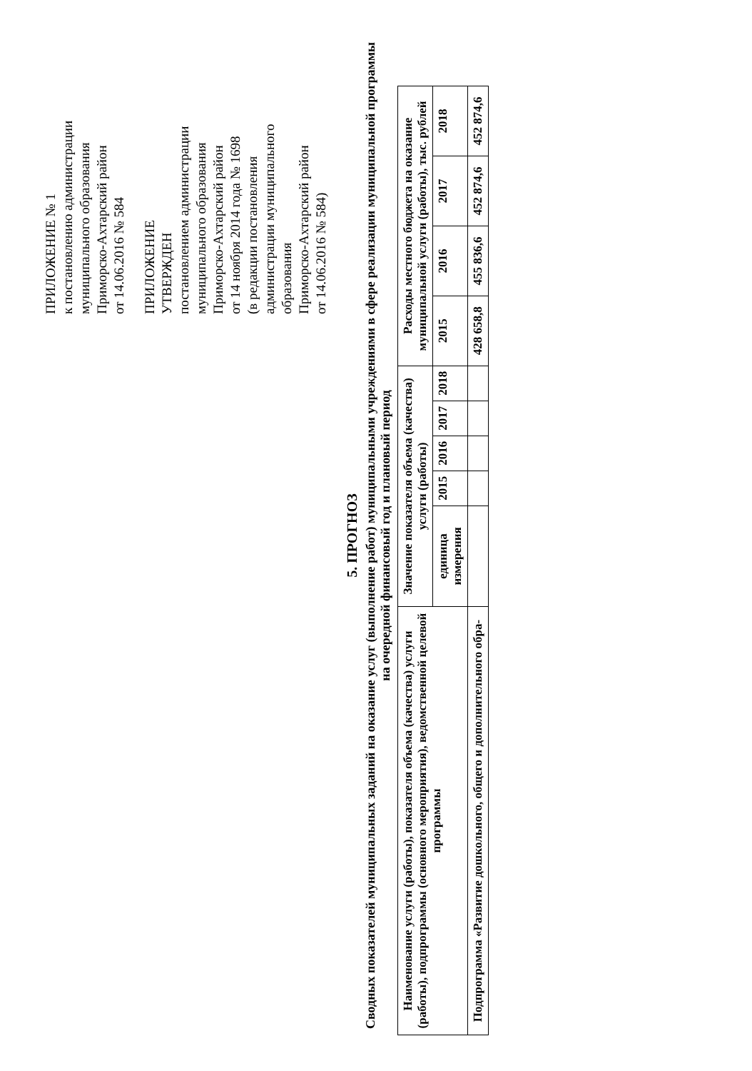ПРИЛОЖЕНИЕ № 1
к постановлению администрации
муниципального образования
Приморско-Ахтарский район
от 14.06.2016 № 584
ПРИЛОЖЕНИЕ
УТВЕРЖДЕН
постановлением администрации
муниципального образования
Приморско-Ахтарский район
от 14 ноября 2014 года № 1698
(в редакции постановления
администрации муниципального
образования
Приморско-Ахтарский район
от 14.06.2016 № 584)
5. ПРОГНОЗ
Сводных показателей муниципальных заданий на оказание услуг (выполнение работ) муниципальными учреждениями в сфере реализации муниципальной программы на очередной финансовый год и плановый период
| Наименование услуги (работы), показателя объема (качества) услуги (работы), подпрограммы (основного мероприятия), ведомственной целевой программы | Значение показателя объема (качества) услуги (работы) | | | | | Расходы местного бюджета на оказание муниципальной услуги (работы), тыс. рублей | | | |
| --- | --- | --- | --- | --- | --- | --- | --- | --- | --- |
| | единица измерения | 2015 | 2016 | 2017 | 2018 | 2015 | 2016 | 2017 | 2018 |
| Подпрограмма «Развитие дошкольного, общего и дополнительного обра- | | | | | | 428 658,8 | 455 836,6 | 452 874,6 | 452 874,6 |